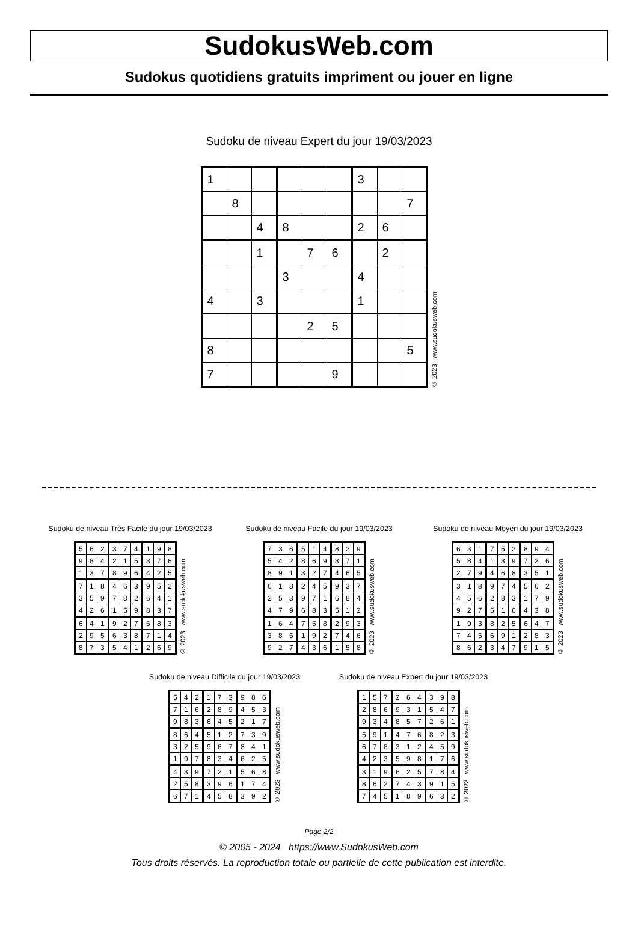SudokusWeb.com
Sudokus quotidiens gratuits impriment ou jouer en ligne
Sudoku de niveau Expert du jour 19/03/2023
| 1 | | | | | | 3 | | |
| | 8 | | | | | | | 7 |
| | | 4 | 8 | | | 2 | 6 | |
| | | 1 | | 7 | 6 | | 2 | |
| | | | 3 | | | 4 | | |
| 4 | | 3 | | | | 1 | | |
| | | | | 2 | 5 | | | |
| 8 | | | | | | | | 5 |
| 7 | | | | | 9 | | | |
© 2023 www.sudokusweb.com
Sudoku de niveau Très Facile du jour 19/03/2023
| 5 | 6 | 2 | 3 | 7 | 4 | 1 | 9 | 8 |
| 9 | 8 | 4 | 2 | 1 | 5 | 3 | 7 | 6 |
| 1 | 3 | 7 | 8 | 9 | 6 | 4 | 2 | 5 |
| 7 | 1 | 8 | 4 | 6 | 3 | 9 | 5 | 2 |
| 3 | 5 | 9 | 7 | 8 | 2 | 6 | 4 | 1 |
| 4 | 2 | 6 | 1 | 5 | 9 | 8 | 3 | 7 |
| 6 | 4 | 1 | 9 | 2 | 7 | 5 | 8 | 3 |
| 2 | 9 | 5 | 6 | 3 | 8 | 7 | 1 | 4 |
| 8 | 7 | 3 | 5 | 4 | 1 | 2 | 6 | 9 |
© 2023 www.sudokusweb.com
Sudoku de niveau Facile du jour 19/03/2023
| 7 | 3 | 6 | 5 | 1 | 4 | 8 | 2 | 9 |
| 5 | 4 | 2 | 8 | 6 | 9 | 3 | 7 | 1 |
| 8 | 9 | 1 | 3 | 2 | 7 | 4 | 6 | 5 |
| 6 | 1 | 8 | 2 | 4 | 5 | 9 | 3 | 7 |
| 2 | 5 | 3 | 9 | 7 | 1 | 6 | 8 | 4 |
| 4 | 7 | 9 | 6 | 8 | 3 | 5 | 1 | 2 |
| 1 | 6 | 4 | 7 | 5 | 8 | 2 | 9 | 3 |
| 3 | 8 | 5 | 1 | 9 | 2 | 7 | 4 | 6 |
| 9 | 2 | 7 | 4 | 3 | 6 | 1 | 5 | 8 |
© 2023 www.sudokusweb.com
Sudoku de niveau Moyen du jour 19/03/2023
| 6 | 3 | 1 | 7 | 5 | 2 | 8 | 9 | 4 |
| 5 | 8 | 4 | 1 | 3 | 9 | 7 | 2 | 6 |
| 2 | 7 | 9 | 4 | 6 | 8 | 3 | 5 | 1 |
| 3 | 1 | 8 | 9 | 7 | 4 | 5 | 6 | 2 |
| 4 | 5 | 6 | 2 | 8 | 3 | 1 | 7 | 9 |
| 9 | 2 | 7 | 5 | 1 | 6 | 4 | 3 | 8 |
| 1 | 9 | 3 | 8 | 2 | 5 | 6 | 4 | 7 |
| 7 | 4 | 5 | 6 | 9 | 1 | 2 | 8 | 3 |
| 8 | 6 | 2 | 3 | 4 | 7 | 9 | 1 | 5 |
© 2023 www.sudokusweb.com
Sudoku de niveau Difficile du jour 19/03/2023
| 5 | 4 | 2 | 1 | 7 | 3 | 9 | 8 | 6 |
| 7 | 1 | 6 | 2 | 8 | 9 | 4 | 5 | 3 |
| 9 | 8 | 3 | 6 | 4 | 5 | 2 | 1 | 7 |
| 8 | 6 | 4 | 5 | 1 | 2 | 7 | 3 | 9 |
| 3 | 2 | 5 | 9 | 6 | 7 | 8 | 4 | 1 |
| 1 | 9 | 7 | 8 | 3 | 4 | 6 | 2 | 5 |
| 4 | 3 | 9 | 7 | 2 | 1 | 5 | 6 | 8 |
| 2 | 5 | 8 | 3 | 9 | 6 | 1 | 7 | 4 |
| 6 | 7 | 1 | 4 | 5 | 8 | 3 | 9 | 2 |
© 2023 www.sudokusweb.com
Sudoku de niveau Expert du jour 19/03/2023
| 1 | 5 | 7 | 2 | 6 | 4 | 3 | 9 | 8 |
| 2 | 8 | 6 | 9 | 3 | 1 | 5 | 4 | 7 |
| 9 | 3 | 4 | 8 | 5 | 7 | 2 | 6 | 1 |
| 5 | 9 | 1 | 4 | 7 | 6 | 8 | 2 | 3 |
| 6 | 7 | 8 | 3 | 1 | 2 | 4 | 5 | 9 |
| 4 | 2 | 3 | 5 | 9 | 8 | 1 | 7 | 6 |
| 3 | 1 | 9 | 6 | 2 | 5 | 7 | 8 | 4 |
| 8 | 6 | 2 | 7 | 4 | 3 | 9 | 1 | 5 |
| 7 | 4 | 5 | 1 | 8 | 9 | 6 | 3 | 2 |
© 2023 www.sudokusweb.com
Page 2/2
© 2005 - 2024 https://www.SudokusWeb.com
Tous droits réservés. La reproduction totale ou partielle de cette publication est interdite.